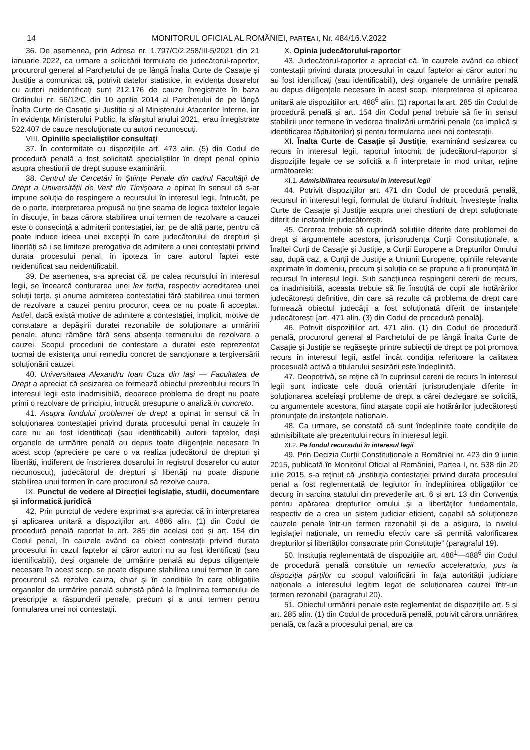14 MONITORUL OFICIAL AL ROMÂNIEI, PARTEA I, Nr. 484/16.V.2022
36. De asemenea, prin Adresa nr. 1.797/C/2.258/III-5/2021 din 21 ianuarie 2022, ca urmare a solicitării formulate de judecătorul-raportor, procurorul general al Parchetului de pe lângă Înalta Curte de Casație și Justiție a comunicat că, potrivit datelor statistice, în evidența dosarelor cu autori neidentificați sunt 212.176 de cauze înregistrate în baza Ordinului nr. 56/12/C din 10 aprilie 2014 al Parchetului de pe lângă Înalta Curte de Casație și Justiție și al Ministerului Afacerilor Interne, iar în evidența Ministerului Public, la sfârșitul anului 2021, erau înregistrate 522.407 de cauze nesoluționate cu autori necunoscuți.
VIII. Opiniile specialiștilor consultați
37. În conformitate cu dispozițiile art. 473 alin. (5) din Codul de procedură penală a fost solicitată specialiștilor în drept penal opinia asupra chestiunii de drept supuse examinării.
38. Centrul de Cercetări în Științe Penale din cadrul Facultății de Drept a Universității de Vest din Timișoara a opinat în sensul că s-ar impune soluția de respingere a recursului în interesul legii, întrucât, pe de o parte, interpretarea propusă nu ține seama de logica textelor legale în discuție, în baza cărora stabilirea unui termen de rezolvare a cauzei este o consecință a admiterii contestației, iar, pe de altă parte, pentru că poate induce ideea unei excepții în care judecătorului de drepturi și libertăți să i se limiteze prerogativa de admitere a unei contestații privind durata procesului penal, în ipoteza în care autorul faptei este neidentificat sau neidentificabil.
39. De asemenea, s-a apreciat că, pe calea recursului în interesul legii, se încearcă conturarea unei lex tertia, respectiv acreditarea unei soluții terțe, și anume admiterea contestației fără stabilirea unui termen de rezolvare a cauzei pentru procuror, ceea ce nu poate fi acceptat. Astfel, dacă există motive de admitere a contestației, implicit, motive de constatare a depășirii duratei rezonabile de soluționare a urmăririi penale, atunci rămâne fără sens absența termenului de rezolvare a cauzei. Scopul procedurii de contestare a duratei este reprezentat tocmai de existența unui remediu concret de sancționare a tergiversării soluționării cauzei.
40. Universitatea Alexandru Ioan Cuza din Iași — Facultatea de Drept a apreciat că sesizarea ce formează obiectul prezentului recurs în interesul legii este inadmisibilă, deoarece problema de drept nu poate primi o rezolvare de principiu, întrucât presupune o analiză in concreto.
41. Asupra fondului problemei de drept a opinat în sensul că în soluționarea contestației privind durata procesului penal în cauzele în care nu au fost identificați (sau identificabili) autorii faptelor, deși organele de urmărire penală au depus toate diligențele necesare în acest scop (apreciere pe care o va realiza judecătorul de drepturi și libertăți, indiferent de înscrierea dosarului în registrul dosarelor cu autor necunoscut), judecătorul de drepturi și libertăți nu poate dispune stabilirea unui termen în care procurorul să rezolve cauza.
IX. Punctul de vedere al Direcției legislație, studii, documentare și informatică juridică
42. Prin punctul de vedere exprimat s-a apreciat că în interpretarea și aplicarea unitară a dispozițiilor art. 4886 alin. (1) din Codul de procedură penală raportat la art. 285 din același cod și art. 154 din Codul penal, în cauzele având ca obiect contestații privind durata procesului în cazul faptelor ai căror autori nu au fost identificați (sau identificabili), deși organele de urmărire penală au depus diligențele necesare în acest scop, se poate dispune stabilirea unui termen în care procurorul să rezolve cauza, chiar și în condițiile în care obligațiile organelor de urmărire penală subzistă până la împlinirea termenului de prescripție a răspunderii penale, precum și a unui termen pentru formularea unei noi contestații.
X. Opinia judecătorului-raportor
43. Judecătorul-raportor a apreciat că, în cauzele având ca obiect contestații privind durata procesului în cazul faptelor ai căror autori nu au fost identificați (sau identificabili), deși organele de urmărire penală au depus diligențele necesare în acest scop, interpretarea și aplicarea unitară ale dispozițiilor art. 488<sup>6</sup> alin. (1) raportat la art. 285 din Codul de procedură penală și art. 154 din Codul penal trebuie să fie în sensul stabilirii unor termene în vederea finalizării urmăririi penale (ce implică și identificarea făptuitorilor) și pentru formularea unei noi contestații.
XI. Înalta Curte de Casație și Justiție, examinând sesizarea cu recurs în interesul legii, raportul întocmit de judecătorul-raportor și dispozițiile legale ce se solicită a fi interpretate în mod unitar, reține următoarele:
XI.1. Admisibilitatea recursului în interesul legii
44. Potrivit dispozițiilor art. 471 din Codul de procedură penală, recursul în interesul legii, formulat de titularul îndrituit, învestește Înalta Curte de Casație și Justiție asupra unei chestiuni de drept soluționate diferit de instanțele judecătorești.
45. Cererea trebuie să cuprindă soluțiile diferite date problemei de drept și argumentele acestora, jurisprudența Curții Constituționale, a Înaltei Curți de Casație și Justiție, a Curții Europene a Drepturilor Omului sau, după caz, a Curții de Justiție a Uniunii Europene, opiniile relevante exprimate în domeniu, precum și soluția ce se propune a fi pronunțată în recursul în interesul legii. Sub sancțiunea respingerii cererii de recurs, ca inadmisibilă, aceasta trebuie să fie însoțită de copii ale hotărârilor judecătorești definitive, din care să rezulte că problema de drept care formează obiectul judecății a fost soluționată diferit de instanțele judecătorești [art. 471 alin. (3) din Codul de procedură penală].
46. Potrivit dispozițiilor art. 471 alin. (1) din Codul de procedură penală, procurorul general al Parchetului de pe lângă Înalta Curte de Casație și Justiție se regăsește printre subiecții de drept ce pot promova recurs în interesul legii, astfel încât condiția referitoare la calitatea procesuală activă a titularului sesizării este îndeplinită.
47. Deopotrivă, se reține că în cuprinsul cererii de recurs în interesul legii sunt indicate cele două orientări jurisprudențiale diferite în soluționarea aceleiași probleme de drept a cărei dezlegare se solicită, cu argumentele acestora, fiind atașate copii ale hotărârilor judecătorești pronunțate de instanțele naționale.
48. Ca urmare, se constată că sunt îndeplinite toate condițiile de admisibilitate ale prezentului recurs în interesul legii.
XI.2. Pe fondul recursului în interesul legii
49. Prin Decizia Curții Constituționale a României nr. 423 din 9 iunie 2015, publicată în Monitorul Oficial al României, Partea I, nr. 538 din 20 iulie 2015, s-a reținut că „instituția contestației privind durata procesului penal a fost reglementată de legiuitor în îndeplinirea obligațiilor ce decurg în sarcina statului din prevederile art. 6 și art. 13 din Convenția pentru apărarea drepturilor omului și a libertăților fundamentale, respectiv de a crea un sistem judiciar eficient, capabil să soluționeze cauzele penale într-un termen rezonabil și de a asigura, la nivelul legislației naționale, un remediu efectiv care să permită valorificarea drepturilor și libertăților consacrate prin Constituție” (paragraful 19).
50. Instituția reglementată de dispozițiile art. 488<sup>1</sup>—488<sup>6</sup> din Codul de procedură penală constituie un remediu acceleratoriu, pus la dispoziția părților cu scopul valorificării în fața autorității judiciare naționale a interesului legitim legat de soluționarea cauzei într-un termen rezonabil (paragraful 20).
51. Obiectul urmăririi penale este reglementat de dispozițiile art. 5 și art. 285 alin. (1) din Codul de procedură penală, potrivit cărora urmărirea penală, ca fază a procesului penal, are ca